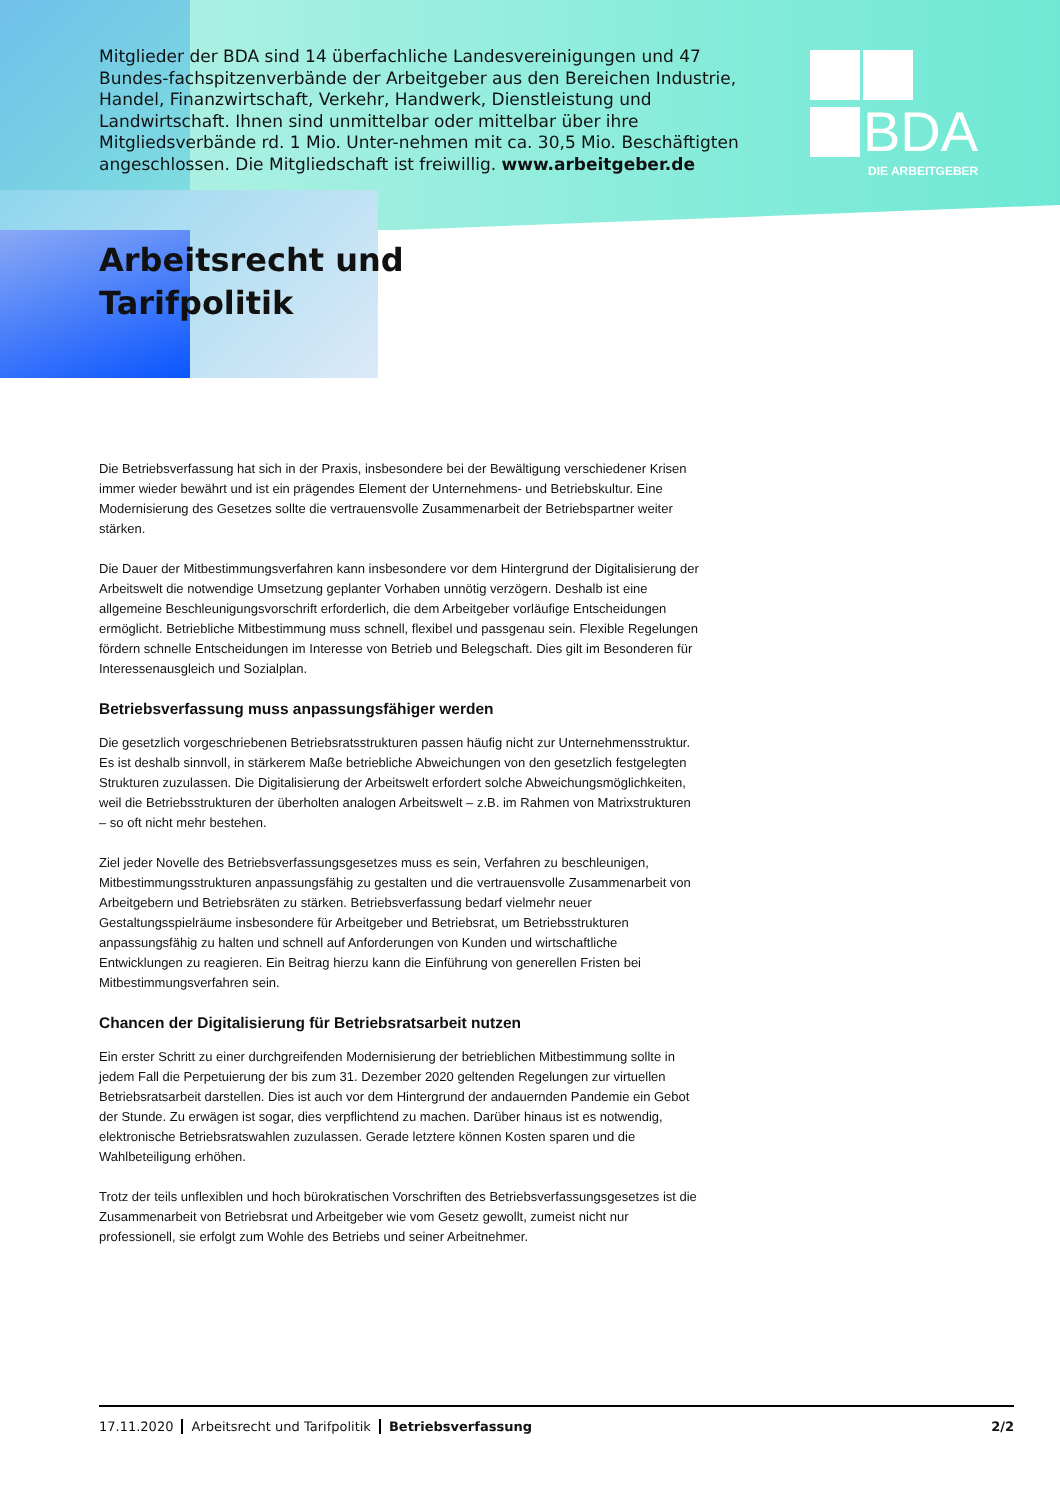Mitglieder der BDA sind 14 überfachliche Landesvereinigungen und 47 Bundes-fachspitzenverbände der Arbeitgeber aus den Bereichen Industrie, Handel, Finanzwirtschaft, Verkehr, Handwerk, Dienstleistung und Landwirtschaft. Ihnen sind unmittelbar oder mittelbar über ihre Mitgliedsverbände rd. 1 Mio. Unter-nehmen mit ca. 30,5 Mio. Beschäftigten angeschlossen. Die Mitgliedschaft ist freiwillig. www.arbeitgeber.de
BDA
DIE ARBEITGEBER
Arbeitsrecht und
Tarifpolitik
Die Betriebsverfassung hat sich in der Praxis, insbesondere bei der Bewältigung verschiedener Krisen immer wieder bewährt und ist ein prägendes Element der Unternehmens- und Betriebskultur. Eine Modernisierung des Gesetzes sollte die vertrauensvolle Zusammenarbeit der Betriebspartner weiter stärken.
Die Dauer der Mitbestimmungsverfahren kann insbesondere vor dem Hintergrund der Digitalisierung der Arbeitswelt die notwendige Umsetzung geplanter Vorhaben unnötig verzögern. Deshalb ist eine allgemeine Beschleunigungsvorschrift erforderlich, die dem Arbeitgeber vorläufige Entscheidungen ermöglicht. Betriebliche Mitbestimmung muss schnell, flexibel und passgenau sein. Flexible Regelungen fördern schnelle Entscheidungen im Interesse von Betrieb und Belegschaft. Dies gilt im Besonderen für Interessenausgleich und Sozialplan.
Betriebsverfassung muss anpassungsfähiger werden
Die gesetzlich vorgeschriebenen Betriebsratsstrukturen passen häufig nicht zur Unternehmensstruktur. Es ist deshalb sinnvoll, in stärkerem Maße betriebliche Abweichungen von den gesetzlich festgelegten Strukturen zuzulassen. Die Digitalisierung der Arbeitswelt erfordert solche Abweichungsmöglichkeiten, weil die Betriebsstrukturen der überholten analogen Arbeitswelt – z.B. im Rahmen von Matrixstrukturen – so oft nicht mehr bestehen.
Ziel jeder Novelle des Betriebsverfassungsgesetzes muss es sein, Verfahren zu beschleunigen, Mitbestimmungsstrukturen anpassungsfähig zu gestalten und die vertrauensvolle Zusammenarbeit von Arbeitgebern und Betriebsräten zu stärken. Betriebsverfassung bedarf vielmehr neuer Gestaltungsspielräume insbesondere für Arbeitgeber und Betriebsrat, um Betriebsstrukturen anpassungsfähig zu halten und schnell auf Anforderungen von Kunden und wirtschaftliche Entwicklungen zu reagieren. Ein Beitrag hierzu kann die Einführung von generellen Fristen bei Mitbestimmungsverfahren sein.
Chancen der Digitalisierung für Betriebsratsarbeit nutzen
Ein erster Schritt zu einer durchgreifenden Modernisierung der betrieblichen Mitbestimmung sollte in jedem Fall die Perpetuierung der bis zum 31. Dezember 2020 geltenden Regelungen zur virtuellen Betriebsratsarbeit darstellen. Dies ist auch vor dem Hintergrund der andauernden Pandemie ein Gebot der Stunde. Zu erwägen ist sogar, dies verpflichtend zu machen. Darüber hinaus ist es notwendig, elektronische Betriebsratswahlen zuzulassen. Gerade letztere können Kosten sparen und die Wahlbeteiligung erhöhen.
Trotz der teils unflexiblen und hoch bürokratischen Vorschriften des Betriebsverfassungsgesetzes ist die Zusammenarbeit von Betriebsrat und Arbeitgeber wie vom Gesetz gewollt, zumeist nicht nur professionell, sie erfolgt zum Wohle des Betriebs und seiner Arbeitnehmer.
17.11.2020 Arbeitsrecht und Tarifpolitik Betriebsverfassung 2/2